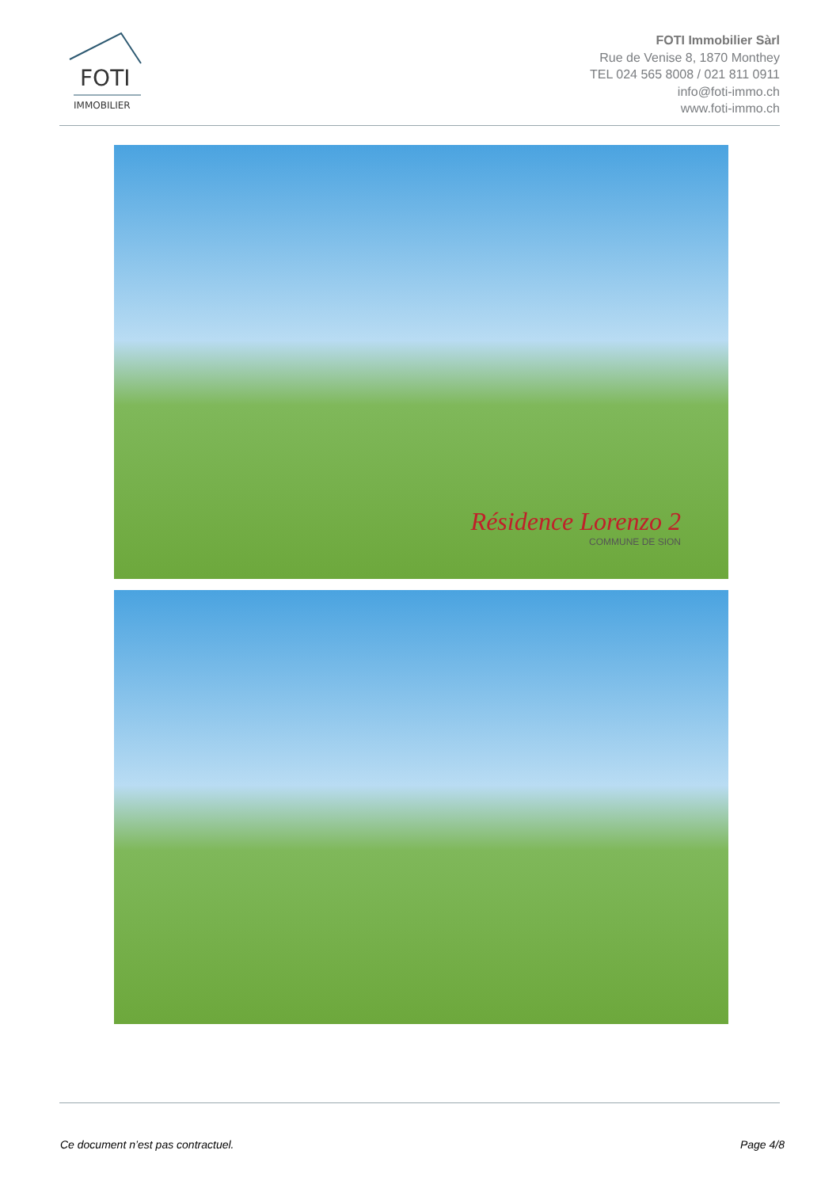FOTI
IMMOBILIER
FOTI Immobilier Sàrl
Rue de Venise 8, 1870 Monthey
TEL 024 565 8008 / 021 811 0911
info@foti-immo.ch
www.foti-immo.ch
Résidence Lorenzo 2
COMMUNE DE SION
Ce document n’est pas contractuel.
Page 4/8